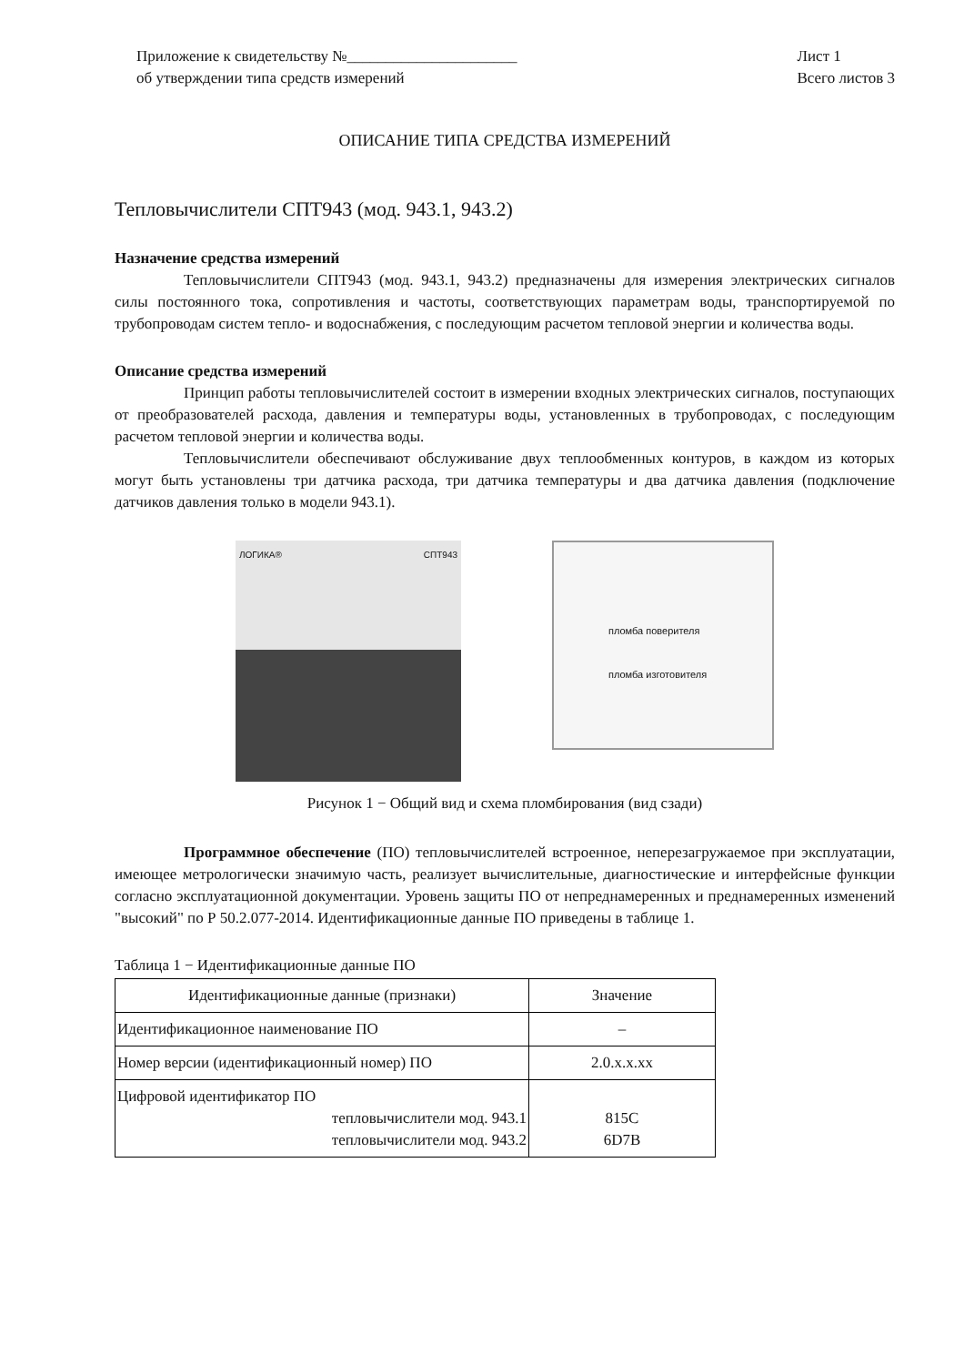Приложение к свидетельству №______________________
об утверждении типа средств измерений
Лист 1
Всего листов 3
ОПИСАНИЕ ТИПА СРЕДСТВА ИЗМЕРЕНИЙ
Тепловычислители СПТ943 (мод. 943.1, 943.2)
Назначение средства измерений
Тепловычислители СПТ943 (мод. 943.1, 943.2) предназначены для измерения электрических сигналов силы постоянного тока, сопротивления и частоты, соответствующих параметрам воды, транспортируемой по трубопроводам систем тепло- и водоснабжения, с последующим расчетом тепловой энергии и количества воды.
Описание средства измерений
Принцип работы тепловычислителей состоит в измерении входных электрических сигналов, поступающих от преобразователей расхода, давления и температуры воды, установленных в трубопроводах, с последующим расчетом тепловой энергии и количества воды.
Тепловычислители обеспечивают обслуживание двух теплообменных контуров, в каждом из которых могут быть установлены три датчика расхода, три датчика температуры и два датчика давления (подключение датчиков давления только в модели 943.1).
ЛОГИКА® СПТ943
пломба поверителя
пломба изготовителя
Рисунок 1 − Общий вид и схема пломбирования (вид сзади)
Программное обеспечение (ПО) тепловычислителей встроенное, неперезагружаемое при эксплуатации, имеющее метрологически значимую часть, реализует вычислительные, диагностические и интерфейсные функции согласно эксплуатационной документации. Уровень защиты ПО от непреднамеренных и преднамеренных изменений "высокий" по Р 50.2.077-2014. Идентификационные данные ПО приведены в таблице 1.
Таблица 1 − Идентификационные данные ПО
| Идентификационные данные (признаки) | Значение |
| --- | --- |
| Идентификационное наименование ПО | – |
| Номер версии (идентификационный номер) ПО | 2.0.x.x.xx |
| Цифровой идентификатор ПО тепловычислители мод. 943.1 тепловычислители мод. 943.2 | 815C 6D7B |